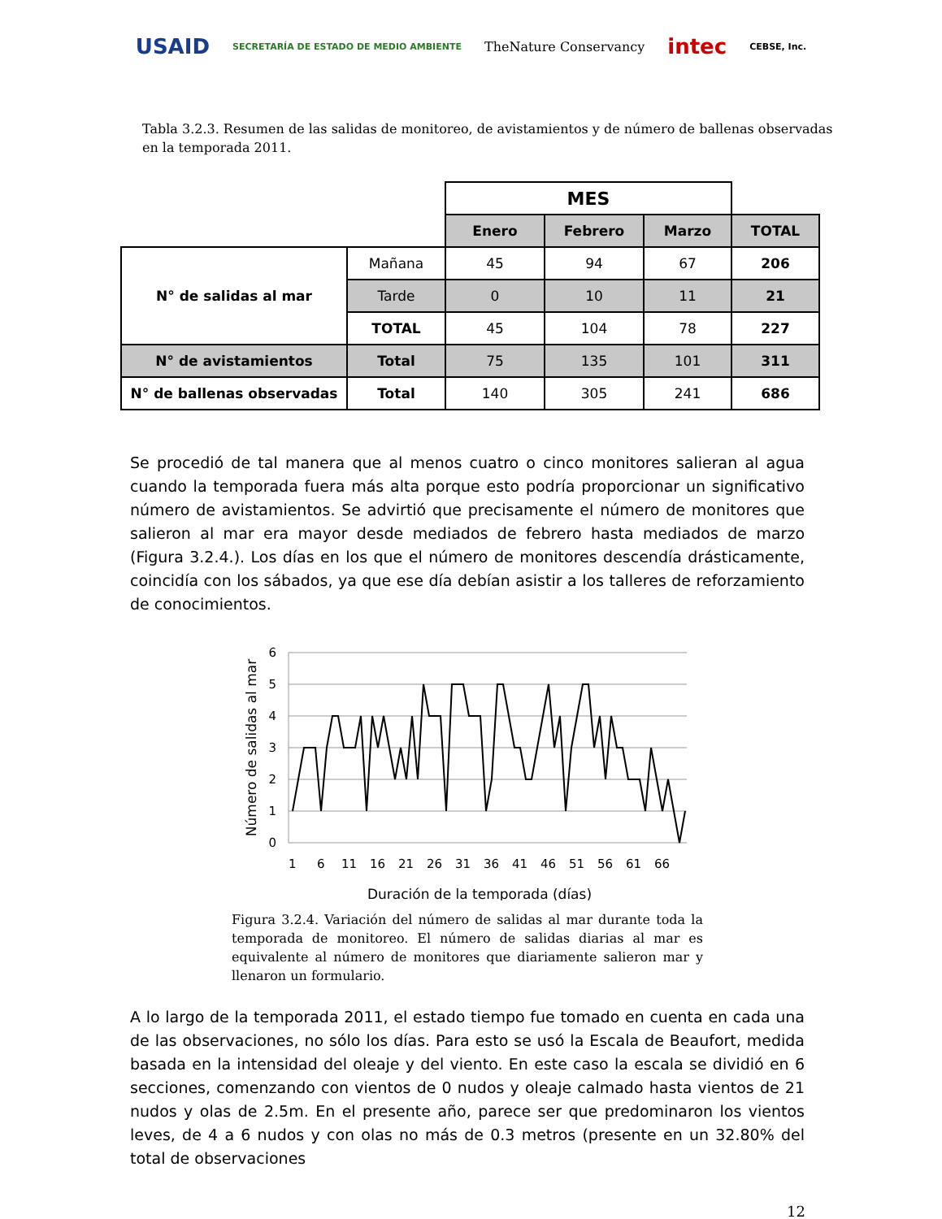USAID SECRETARÍA DE ESTADO DE MEDIO AMBIENTE TheNature Conservancy intec CEBSE, Inc.
Tabla 3.2.3. Resumen de las salidas de monitoreo, de avistamientos y de número de ballenas observadas en la temporada 2011.
| | | MES | | | |
| | | Enero | Febrero | Marzo | TOTAL |
| N° de salidas al mar | Mañana | 45 | 94 | 67 | 206 |
| | Tarde | 0 | 10 | 11 | 21 |
| | TOTAL | 45 | 104 | 78 | 227 |
| N° de avistamientos | Total | 75 | 135 | 101 | 311 |
| N° de ballenas observadas | Total | 140 | 305 | 241 | 686 |
Se procedió de tal manera que al menos cuatro o cinco monitores salieran al agua cuando la temporada fuera más alta porque esto podría proporcionar un significativo número de avistamientos. Se advirtió que precisamente el número de monitores que salieron al mar era mayor desde mediados de febrero hasta mediados de marzo (Figura 3.2.4.). Los días en los que el número de monitores descendía drásticamente, coincidía con los sábados, ya que ese día debían asistir a los talleres de reforzamiento de conocimientos.
6
5
4
3
2
1
0
Número de salidas al mar
1
6
11
16
21
26
31
36
41
46
51
56
61
66
Duración de la temporada (días)
Figura 3.2.4. Variación del número de salidas al mar durante toda la temporada de monitoreo. El número de salidas diarias al mar es equivalente al número de monitores que diariamente salieron mar y llenaron un formulario.
A lo largo de la temporada 2011, el estado tiempo fue tomado en cuenta en cada una de las observaciones, no sólo los días. Para esto se usó la Escala de Beaufort, medida basada en la intensidad del oleaje y del viento. En este caso la escala se dividió en 6 secciones, comenzando con vientos de 0 nudos y oleaje calmado hasta vientos de 21 nudos y olas de 2.5m. En el presente año, parece ser que predominaron los vientos leves, de 4 a 6 nudos y con olas no más de 0.3 metros (presente en un 32.80% del total de observaciones
12